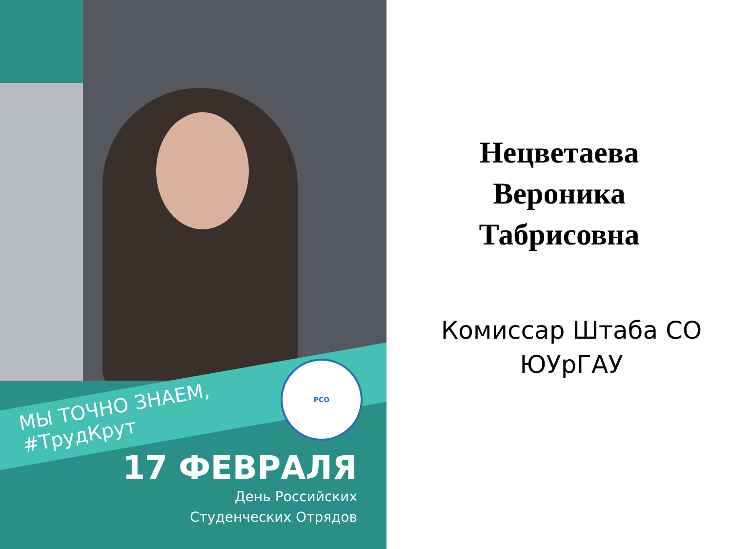РСО
МЫ ТОЧНО ЗНАЕМ,
#ТрудКрут
17 ФЕВРАЛЯ
День Российских
Студенческих Отрядов
Нецветаева
Вероника
Табрисовна
Комиссар Штаба СО
ЮУрГАУ